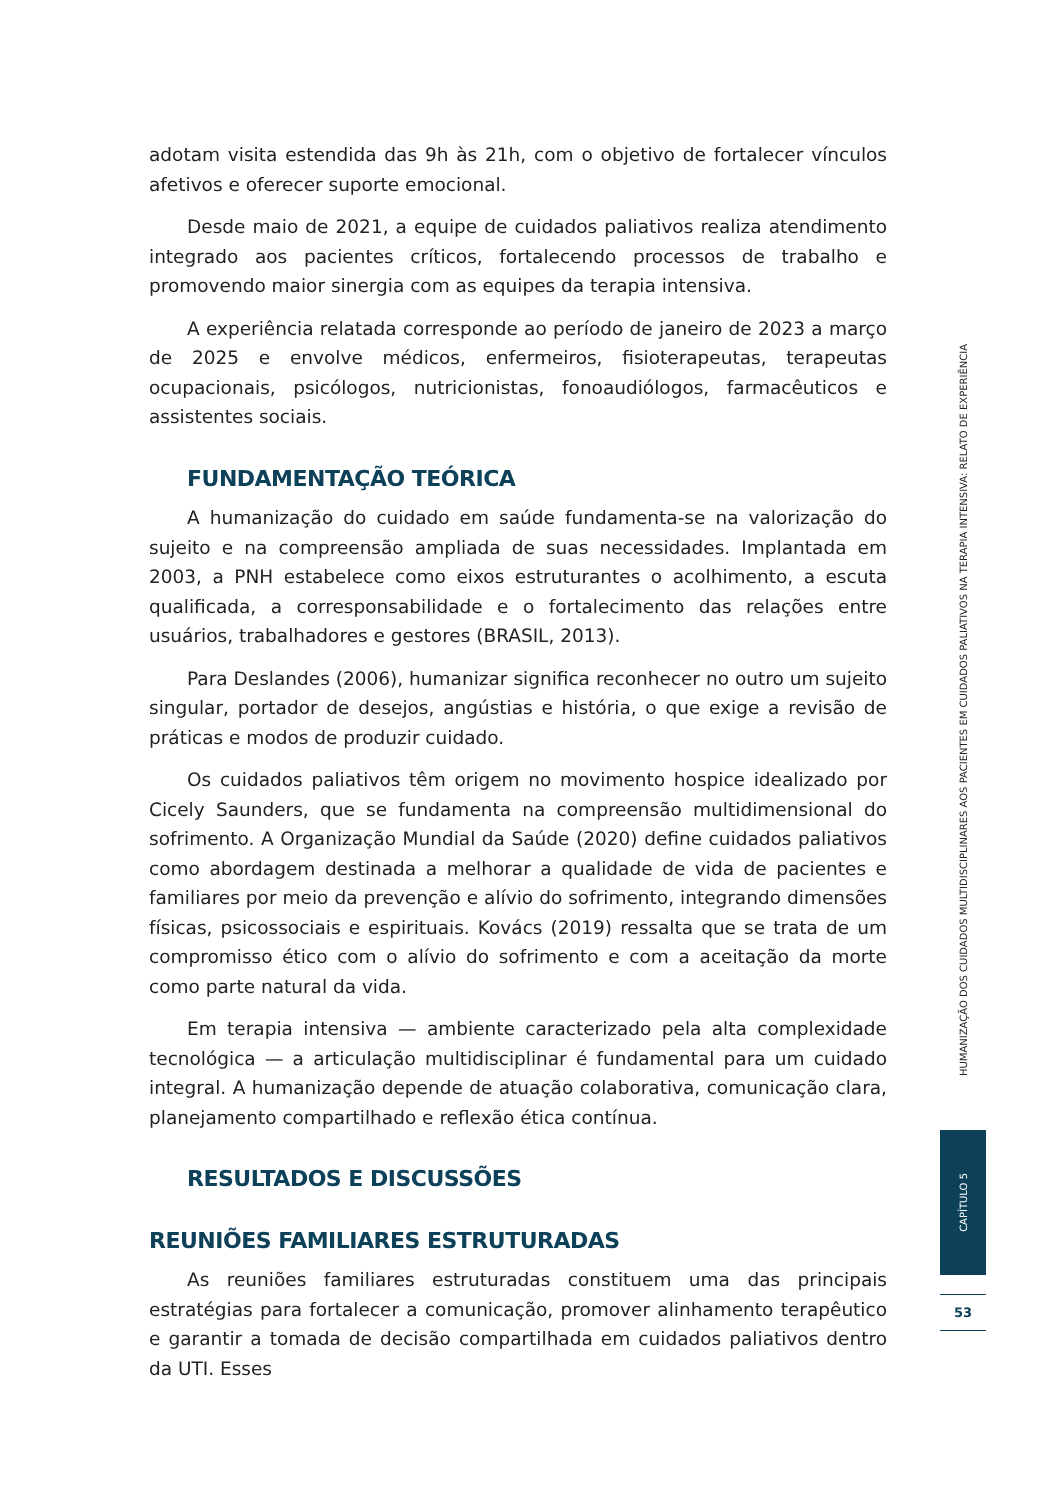adotam visita estendida das 9h às 21h, com o objetivo de fortalecer vínculos afetivos e oferecer suporte emocional.
Desde maio de 2021, a equipe de cuidados paliativos realiza atendimento integrado aos pacientes críticos, fortalecendo processos de trabalho e promovendo maior sinergia com as equipes da terapia intensiva.
A experiência relatada corresponde ao período de janeiro de 2023 a março de 2025 e envolve médicos, enfermeiros, fisioterapeutas, terapeutas ocupacionais, psicólogos, nutricionistas, fonoaudiólogos, farmacêuticos e assistentes sociais.
FUNDAMENTAÇÃO TEÓRICA
A humanização do cuidado em saúde fundamenta-se na valorização do sujeito e na compreensão ampliada de suas necessidades. Implantada em 2003, a PNH estabelece como eixos estruturantes o acolhimento, a escuta qualificada, a corresponsabilidade e o fortalecimento das relações entre usuários, trabalhadores e gestores (BRASIL, 2013).
Para Deslandes (2006), humanizar significa reconhecer no outro um sujeito singular, portador de desejos, angústias e história, o que exige a revisão de práticas e modos de produzir cuidado.
Os cuidados paliativos têm origem no movimento hospice idealizado por Cicely Saunders, que se fundamenta na compreensão multidimensional do sofrimento. A Organização Mundial da Saúde (2020) define cuidados paliativos como abordagem destinada a melhorar a qualidade de vida de pacientes e familiares por meio da prevenção e alívio do sofrimento, integrando dimensões físicas, psicossociais e espirituais. Kovács (2019) ressalta que se trata de um compromisso ético com o alívio do sofrimento e com a aceitação da morte como parte natural da vida.
Em terapia intensiva — ambiente caracterizado pela alta complexidade tecnológica — a articulação multidisciplinar é fundamental para um cuidado integral. A humanização depende de atuação colaborativa, comunicação clara, planejamento compartilhado e reflexão ética contínua.
RESULTADOS E DISCUSSÕES
REUNIÕES FAMILIARES ESTRUTURADAS
As reuniões familiares estruturadas constituem uma das principais estratégias para fortalecer a comunicação, promover alinhamento terapêutico e garantir a tomada de decisão compartilhada em cuidados paliativos dentro da UTI. Esses
HUMANIZAÇÃO DOS CUIDADOS MULTIDISCIPLINARES AOS PACIENTES EM CUIDADOS PALIATIVOS NA TERAPIA INTENSIVA: RELATO DE EXPERIÊNCIA
CAPÍTULO 5
53